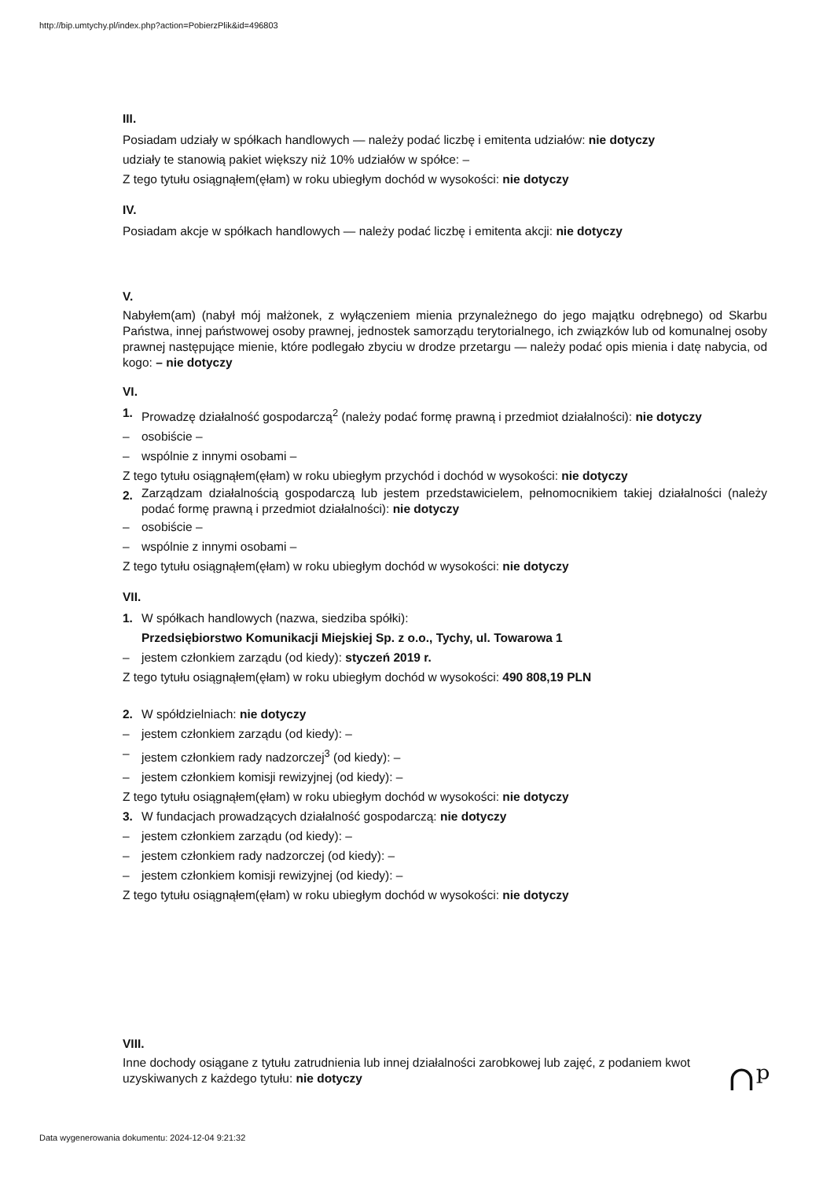http://bip.umtychy.pl/index.php?action=PobierzPlik&id=496803
III.
Posiadam udziały w spółkach handlowych — należy podać liczbę i emitenta udziałów: nie dotyczy
udziały te stanowią pakiet większy niż 10% udziałów w spółce: –
Z tego tytułu osiągnąłem(ęłam) w roku ubiegłym dochód w wysokości: nie dotyczy
IV.
Posiadam akcje w spółkach handlowych — należy podać liczbę i emitenta akcji: nie dotyczy
V.
Nabyłem(am) (nabył mój małżonek, z wyłączeniem mienia przynależnego do jego majątku odrębnego) od Skarbu Państwa, innej państwowej osoby prawnej, jednostek samorządu terytorialnego, ich związków lub od komunalnej osoby prawnej następujące mienie, które podlegało zbyciu w drodze przetargu — należy podać opis mienia i datę nabycia, od kogo: – nie dotyczy
VI.
1. Prowadzę działalność gospodarczą<sup>2</sup> (należy podać formę prawną i przedmiot działalności): nie dotyczy
– osobiście –
– wspólnie z innymi osobami –
Z tego tytułu osiągnąłem(ęłam) w roku ubiegłym przychód i dochód w wysokości: nie dotyczy
2. Zarządzam działalnością gospodarczą lub jestem przedstawicielem, pełnomocnikiem takiej działalności (należy podać formę prawną i przedmiot działalności): nie dotyczy
– osobiście –
– wspólnie z innymi osobami –
Z tego tytułu osiągnąłem(ęłam) w roku ubiegłym dochód w wysokości: nie dotyczy
VII.
1. W spółkach handlowych (nazwa, siedziba spółki):
Przedsiębiorstwo Komunikacji Miejskiej Sp. z o.o., Tychy, ul. Towarowa 1
– jestem członkiem zarządu (od kiedy): styczeń 2019 r.
Z tego tytułu osiągnąłem(ęłam) w roku ubiegłym dochód w wysokości: 490 808,19 PLN
2. W spółdzielniach: nie dotyczy
– jestem członkiem zarządu (od kiedy): –
– jestem członkiem rady nadzorczej<sup>3</sup> (od kiedy): –
– jestem członkiem komisji rewizyjnej (od kiedy): –
Z tego tytułu osiągnąłem(ęłam) w roku ubiegłym dochód w wysokości: nie dotyczy
3. W fundacjach prowadzących działalność gospodarczą: nie dotyczy
– jestem członkiem zarządu (od kiedy): –
– jestem członkiem rady nadzorczej (od kiedy): –
– jestem członkiem komisji rewizyjnej (od kiedy): –
Z tego tytułu osiągnąłem(ęłam) w roku ubiegłym dochód w wysokości: nie dotyczy
VIII.
Inne dochody osiągane z tytułu zatrudnienia lub innej działalności zarobkowej lub zajęć, z podaniem kwot uzyskiwanych z każdego tytułu: nie dotyczy
∩ᵖ
Data wygenerowania dokumentu: 2024-12-04 9:21:32